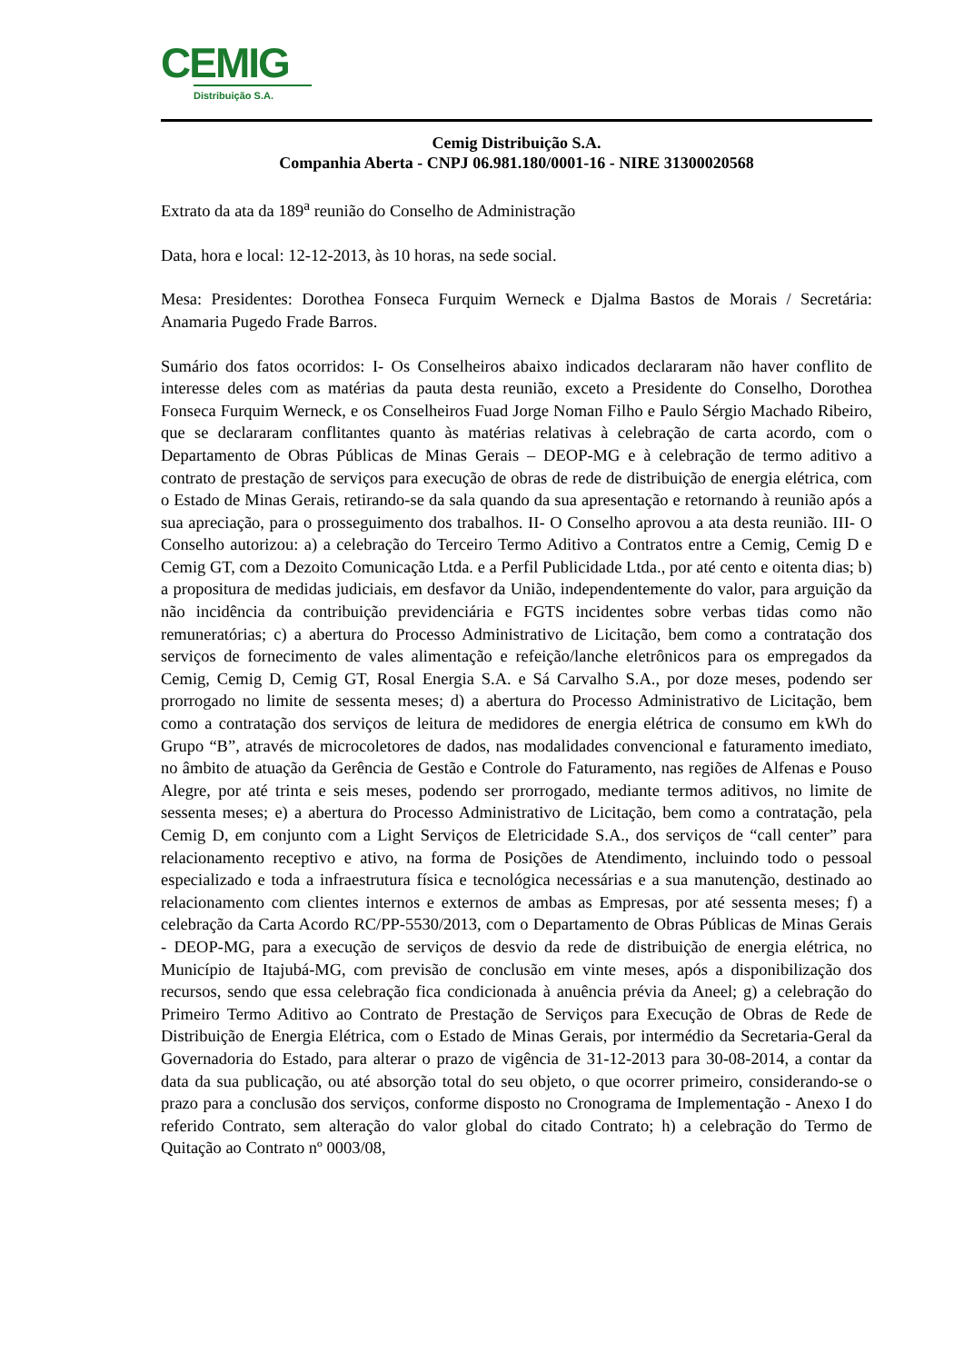CEMIG
Distribuição S.A.
Cemig Distribuição S.A.
Companhia Aberta - CNPJ 06.981.180/0001-16 - NIRE 31300020568
Extrato da ata da 189<sup>a</sup> reunião do Conselho de Administração
Data, hora e local: 12-12-2013, às 10 horas, na sede social.
Mesa: Presidentes: Dorothea Fonseca Furquim Werneck e Djalma Bastos de Morais / Secretária: Anamaria Pugedo Frade Barros.
Sumário dos fatos ocorridos: I- Os Conselheiros abaixo indicados declararam não haver conflito de interesse deles com as matérias da pauta desta reunião, exceto a Presidente do Conselho, Dorothea Fonseca Furquim Werneck, e os Conselheiros Fuad Jorge Noman Filho e Paulo Sérgio Machado Ribeiro, que se declararam conflitantes quanto às matérias relativas à celebração de carta acordo, com o Departamento de Obras Públicas de Minas Gerais – DEOP-MG e à celebração de termo aditivo a contrato de prestação de serviços para execução de obras de rede de distribuição de energia elétrica, com o Estado de Minas Gerais, retirando-se da sala quando da sua apresentação e retornando à reunião após a sua apreciação, para o prosseguimento dos trabalhos. II- O Conselho aprovou a ata desta reunião. III- O Conselho autorizou: a) a celebração do Terceiro Termo Aditivo a Contratos entre a Cemig, Cemig D e Cemig GT, com a Dezoito Comunicação Ltda. e a Perfil Publicidade Ltda., por até cento e oitenta dias; b) a propositura de medidas judiciais, em desfavor da União, independentemente do valor, para arguição da não incidência da contribuição previdenciária e FGTS incidentes sobre verbas tidas como não remuneratórias; c) a abertura do Processo Administrativo de Licitação, bem como a contratação dos serviços de fornecimento de vales alimentação e refeição/lanche eletrônicos para os empregados da Cemig, Cemig D, Cemig GT, Rosal Energia S.A. e Sá Carvalho S.A., por doze meses, podendo ser prorrogado no limite de sessenta meses; d) a abertura do Processo Administrativo de Licitação, bem como a contratação dos serviços de leitura de medidores de energia elétrica de consumo em kWh do Grupo “B”, através de microcoletores de dados, nas modalidades convencional e faturamento imediato, no âmbito de atuação da Gerência de Gestão e Controle do Faturamento, nas regiões de Alfenas e Pouso Alegre, por até trinta e seis meses, podendo ser prorrogado, mediante termos aditivos, no limite de sessenta meses; e) a abertura do Processo Administrativo de Licitação, bem como a contratação, pela Cemig D, em conjunto com a Light Serviços de Eletricidade S.A., dos serviços de “call center” para relacionamento receptivo e ativo, na forma de Posições de Atendimento, incluindo todo o pessoal especializado e toda a infraestrutura física e tecnológica necessárias e a sua manutenção, destinado ao relacionamento com clientes internos e externos de ambas as Empresas, por até sessenta meses; f) a celebração da Carta Acordo RC/PP-5530/2013, com o Departamento de Obras Públicas de Minas Gerais - DEOP-MG, para a execução de serviços de desvio da rede de distribuição de energia elétrica, no Município de Itajubá-MG, com previsão de conclusão em vinte meses, após a disponibilização dos recursos, sendo que essa celebração fica condicionada à anuência prévia da Aneel; g) a celebração do Primeiro Termo Aditivo ao Contrato de Prestação de Serviços para Execução de Obras de Rede de Distribuição de Energia Elétrica, com o Estado de Minas Gerais, por intermédio da Secretaria-Geral da Governadoria do Estado, para alterar o prazo de vigência de 31-12-2013 para 30-08-2014, a contar da data da sua publicação, ou até absorção total do seu objeto, o que ocorrer primeiro, considerando-se o prazo para a conclusão dos serviços, conforme disposto no Cronograma de Implementação - Anexo I do referido Contrato, sem alteração do valor global do citado Contrato; h) a celebração do Termo de Quitação ao Contrato nº 0003/08,